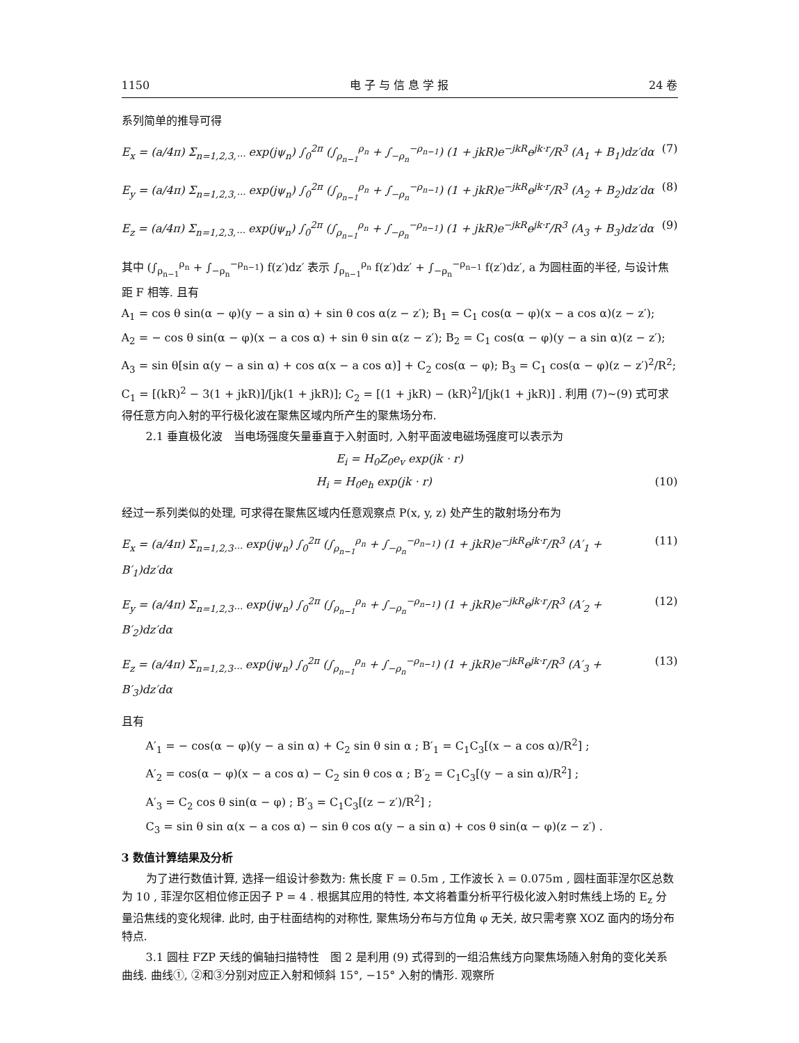1150 电 子 与 信 息 学 报 24 卷
系列简单的推导可得
E<sub>x</sub> = (a/4π) Σ<sub>n=1,2,3,···</sub> exp(jψ<sub>n</sub>) ∫<sub>0</sub><sup>2π</sup> (∫<sub>ρ<sub>n−1</sub></sub><sup>ρ<sub>n</sub></sup> + ∫<sub>−ρ<sub>n</sub></sub><sup>−ρ<sub>n−1</sub></sup>) (1 + jkR)e<sup>−jkR</sup>e<sup>jk·r</sup>/R<sup>3</sup> (A<sub>1</sub> + B<sub>1</sub>)dz′dα (7)
E<sub>y</sub> = (a/4π) Σ<sub>n=1,2,3,···</sub> exp(jψ<sub>n</sub>) ∫<sub>0</sub><sup>2π</sup> (∫<sub>ρ<sub>n−1</sub></sub><sup>ρ<sub>n</sub></sup> + ∫<sub>−ρ<sub>n</sub></sub><sup>−ρ<sub>n−1</sub></sup>) (1 + jkR)e<sup>−jkR</sup>e<sup>jk·r</sup>/R<sup>3</sup> (A<sub>2</sub> + B<sub>2</sub>)dz′dα (8)
E<sub>z</sub> = (a/4π) Σ<sub>n=1,2,3,···</sub> exp(jψ<sub>n</sub>) ∫<sub>0</sub><sup>2π</sup> (∫<sub>ρ<sub>n−1</sub></sub><sup>ρ<sub>n</sub></sup> + ∫<sub>−ρ<sub>n</sub></sub><sup>−ρ<sub>n−1</sub></sup>) (1 + jkR)e<sup>−jkR</sup>e<sup>jk·r</sup>/R<sup>3</sup> (A<sub>3</sub> + B<sub>3</sub>)dz′dα (9)
其中 (∫<sub>ρ<sub>n−1</sub></sub><sup>ρ<sub>n</sub></sup> + ∫<sub>−ρ<sub>n</sub></sub><sup>−ρ<sub>n−1</sub></sup>) f(z′)dz′ 表示 ∫<sub>ρ<sub>n−1</sub></sub><sup>ρ<sub>n</sub></sup> f(z′)dz′ + ∫<sub>−ρ<sub>n</sub></sub><sup>−ρ<sub>n−1</sub></sup> f(z′)dz′, a 为圆柱面的半径, 与设计焦距 F 相等. 且有
A<sub>1</sub> = cos θ sin(α − φ)(y − a sin α) + sin θ cos α(z − z′); B<sub>1</sub> = C<sub>1</sub> cos(α − φ)(x − a cos α)(z − z′);
A<sub>2</sub> = − cos θ sin(α − φ)(x − a cos α) + sin θ sin α(z − z′); B<sub>2</sub> = C<sub>1</sub> cos(α − φ)(y − a sin α)(z − z′);
A<sub>3</sub> = sin θ[sin α(y − a sin α) + cos α(x − a cos α)] + C<sub>2</sub> cos(α − φ); B<sub>3</sub> = C<sub>1</sub> cos(α − φ)(z − z′)<sup>2</sup>/R<sup>2</sup>;
C<sub>1</sub> = [(kR)<sup>2</sup> − 3(1 + jkR)]/[jk(1 + jkR)]; C<sub>2</sub> = [(1 + jkR) − (kR)<sup>2</sup>]/[jk(1 + jkR)] . 利用 (7)~(9) 式可求得任意方向入射的平行极化波在聚焦区域内所产生的聚焦场分布.
2.1 垂直极化波　当电场强度矢量垂直于入射面时, 入射平面波电磁场强度可以表示为
E<sub>i</sub> = H<sub>0</sub>Z<sub>0</sub>e<sub>v</sub> exp(jk · r)
H<sub>i</sub> = H<sub>0</sub>e<sub>h</sub> exp(jk · r) (10)
经过一系列类似的处理, 可求得在聚焦区域内任意观察点 P(x, y, z) 处产生的散射场分布为
E<sub>x</sub> = (a/4π) Σ<sub>n=1,2,3···</sub> exp(jψ<sub>n</sub>) ∫<sub>0</sub><sup>2π</sup> (∫<sub>ρ<sub>n−1</sub></sub><sup>ρ<sub>n</sub></sup> + ∫<sub>−ρ<sub>n</sub></sub><sup>−ρ<sub>n−1</sub></sup>) (1 + jkR)e<sup>−jkR</sup>e<sup>jk·r</sup>/R<sup>3</sup> (A′<sub>1</sub> + B′<sub>1</sub>)dz′dα (11)
E<sub>y</sub> = (a/4π) Σ<sub>n=1,2,3···</sub> exp(jψ<sub>n</sub>) ∫<sub>0</sub><sup>2π</sup> (∫<sub>ρ<sub>n−1</sub></sub><sup>ρ<sub>n</sub></sup> + ∫<sub>−ρ<sub>n</sub></sub><sup>−ρ<sub>n−1</sub></sup>) (1 + jkR)e<sup>−jkR</sup>e<sup>jk·r</sup>/R<sup>3</sup> (A′<sub>2</sub> + B′<sub>2</sub>)dz′dα (12)
E<sub>z</sub> = (a/4π) Σ<sub>n=1,2,3···</sub> exp(jψ<sub>n</sub>) ∫<sub>0</sub><sup>2π</sup> (∫<sub>ρ<sub>n−1</sub></sub><sup>ρ<sub>n</sub></sup> + ∫<sub>−ρ<sub>n</sub></sub><sup>−ρ<sub>n−1</sub></sup>) (1 + jkR)e<sup>−jkR</sup>e<sup>jk·r</sup>/R<sup>3</sup> (A′<sub>3</sub> + B′<sub>3</sub>)dz′dα (13)
且有
A′<sub>1</sub> = − cos(α − φ)(y − a sin α) + C<sub>2</sub> sin θ sin α ; B′<sub>1</sub> = C<sub>1</sub>C<sub>3</sub>[(x − a cos α)/R<sup>2</sup>] ;
A′<sub>2</sub> = cos(α − φ)(x − a cos α) − C<sub>2</sub> sin θ cos α ; B′<sub>2</sub> = C<sub>1</sub>C<sub>3</sub>[(y − a sin α)/R<sup>2</sup>] ;
A′<sub>3</sub> = C<sub>2</sub> cos θ sin(α − φ) ; B′<sub>3</sub> = C<sub>1</sub>C<sub>3</sub>[(z − z′)/R<sup>2</sup>] ;
C<sub>3</sub> = sin θ sin α(x − a cos α) − sin θ cos α(y − a sin α) + cos θ sin(α − φ)(z − z′) .
3 数值计算结果及分析
为了进行数值计算, 选择一组设计参数为: 焦长度 F = 0.5m , 工作波长 λ = 0.075m , 圆柱面菲涅尔区总数为 10 , 菲涅尔区相位修正因子 P = 4 . 根据其应用的特性, 本文将着重分析平行极化波入射时焦线上场的 E<sub>z</sub> 分量沿焦线的变化规律. 此时, 由于柱面结构的对称性, 聚焦场分布与方位角 φ 无关, 故只需考察 XOZ 面内的场分布特点.
3.1 圆柱 FZP 天线的偏轴扫描特性　图 2 是利用 (9) 式得到的一组沿焦线方向聚焦场随入射角的变化关系曲线. 曲线①, ②和③分别对应正入射和倾斜 15°, −15° 入射的情形. 观察所